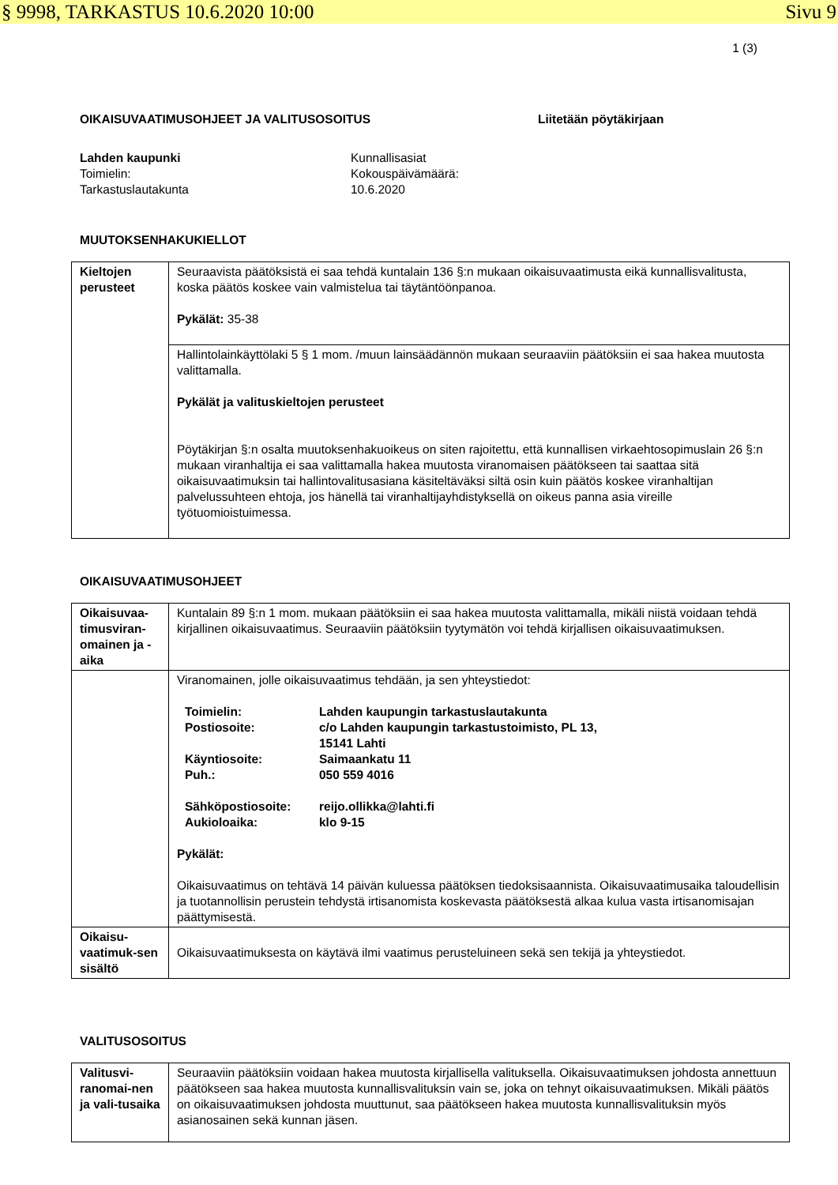§ 9998, TARKASTUS 10.6.2020 10:00 Sivu 9
1 (3)
OIKAISUVAATIMUSOHJEET JA VALITUSOSOITUS Liitetään pöytäkirjaan
Lahden kaupunki
Toimielin:
Tarkastuslautakunta
Kunnallisasiat
Kokouspäivämäärä:
10.6.2020
MUUTOKSENHAKUKIELLOT
| Kieltojen perusteet | Seuraavista päätöksistä ei saa tehdä kuntalain 136 §:n mukaan oikaisuvaatimusta eikä kunnallisvalitusta, koska päätös koskee vain valmistelua tai täytäntöönpanoa. Pykälät: 35-38 |
| | Hallintolainkäyttölaki 5 § 1 mom. /muun lainsäädännön mukaan seuraaviin päätöksiin ei saa hakea muutosta valittamalla. Pykälät ja valituskieltojen perusteet Pöytäkirjan §:n osalta muutoksenhakuoikeus on siten rajoitettu, että kunnallisen virkaehtosopimuslain 26 §:n mukaan viranhaltija ei saa valittamalla hakea muutosta viranomaisen päätökseen tai saattaa sitä oikaisuvaatimuksin tai hallintovalitusasiana käsiteltäväksi siltä osin kuin päätös koskee viranhaltijan palvelussuhteen ehtoja, jos hänellä tai viranhaltijayhdistyksellä on oikeus panna asia vireille työtuomioistuimessa. |
OIKAISUVAATIMUSOHJEET
| Oikaisuvaa-timusviran-omainen ja -aika | Kuntalain 89 §:n 1 mom. mukaan päätöksiin ei saa hakea muutosta valittamalla, mikäli niistä voidaan tehdä kirjallinen oikaisuvaatimus. Seuraaviin päätöksiin tyytymätön voi tehdä kirjallisen oikaisuvaatimuksen. |
| | Viranomainen, jolle oikaisuvaatimus tehdään, ja sen yhteystiedot: / Toimielin: / Lahden kaupungin tarkastuslautakunta / / Postiosoite: / c/o Lahden kaupungin tarkastustoimisto, PL 13, 15141 Lahti / / Käyntiosoite: / Saimaankatu 11 / / Puh.: / 050 559 4016 / / Sähköpostiosoite: / reijo.ollikka@lahti.fi / / Aukioloaika: / klo 9-15 / Pykälät: Oikaisuvaatimus on tehtävä 14 päivän kuluessa päätöksen tiedoksisaannista. Oikaisuvaatimusaika taloudellisin ja tuotannollisin perustein tehdystä irtisanomista koskevasta päätöksestä alkaa kulua vasta irtisanomisajan päättymisestä. |
| Oikaisu-vaatimuk-sen sisältö | Oikaisuvaatimuksesta on käytävä ilmi vaatimus perusteluineen sekä sen tekijä ja yhteystiedot. |
VALITUSOSOITUS
| Valitusvi-ranomai-nen ja vali-tusaika | Seuraaviin päätöksiin voidaan hakea muutosta kirjallisella valituksella. Oikaisuvaatimuksen johdosta annettuun päätökseen saa hakea muutosta kunnallisvalituksin vain se, joka on tehnyt oikaisuvaatimuksen. Mikäli päätös on oikaisuvaatimuksen johdosta muuttunut, saa päätökseen hakea muutosta kunnallisvalituksin myös asianosainen sekä kunnan jäsen. |